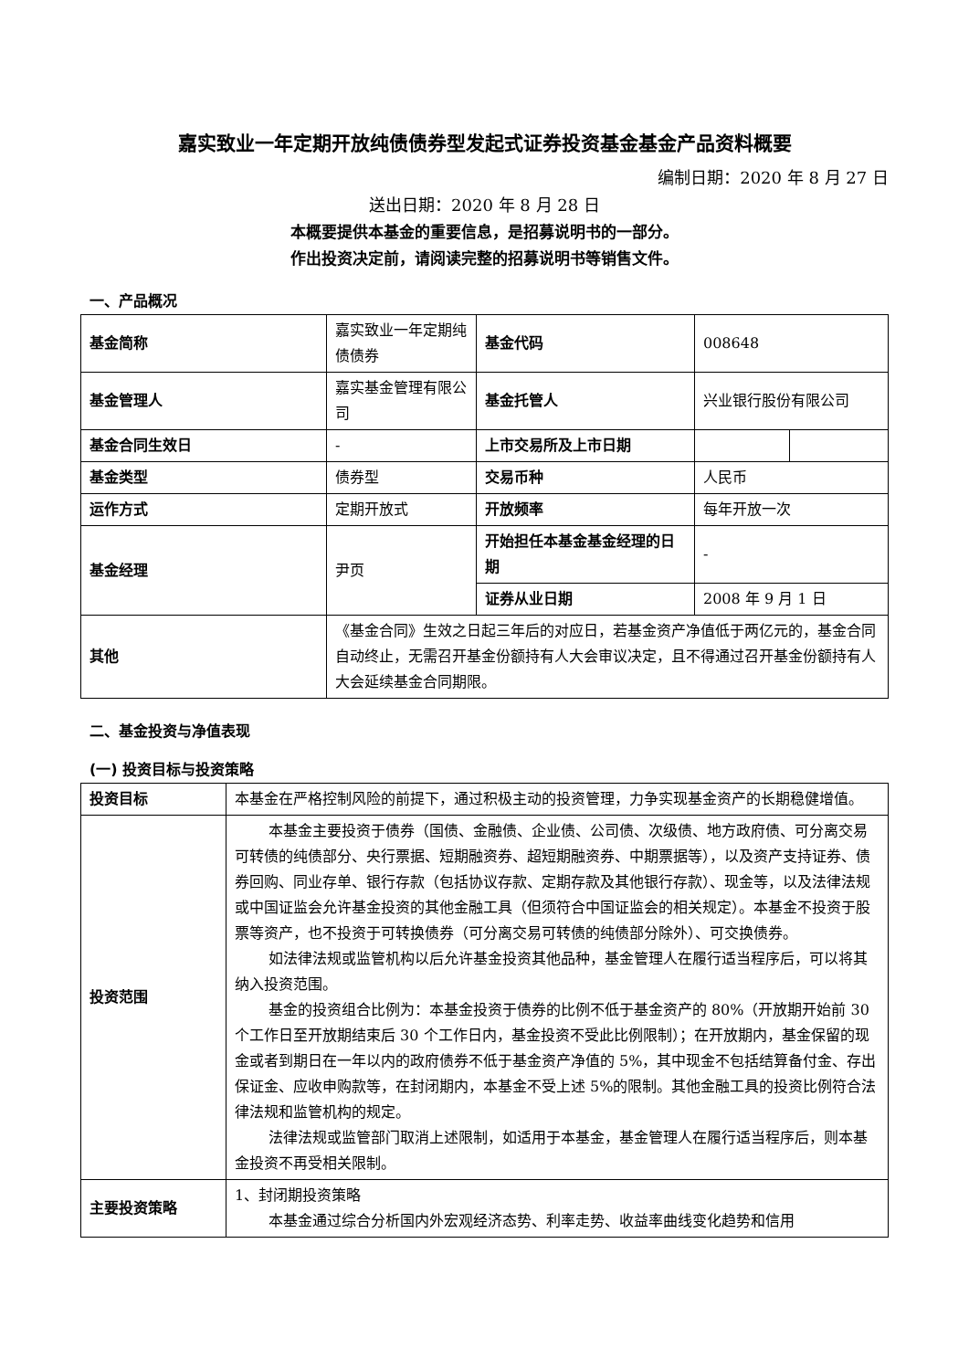嘉实致业一年定期开放纯债债券型发起式证券投资基金基金产品资料概要
编制日期：2020 年 8 月 27 日
送出日期：2020 年 8 月 28 日
本概要提供本基金的重要信息，是招募说明书的一部分。
作出投资决定前，请阅读完整的招募说明书等销售文件。
一、产品概况
| 基金简称 | 嘉实致业一年定期纯债债券 | 基金代码 | 008648 | |
| 基金管理人 | 嘉实基金管理有限公司 | 基金托管人 | 兴业银行股份有限公司 | |
| 基金合同生效日 | - | 上市交易所及上市日期 | | |
| 基金类型 | 债券型 | 交易币种 | 人民币 | |
| 运作方式 | 定期开放式 | 开放频率 | 每年开放一次 | |
| 基金经理 | 尹页 | 开始担任本基金基金经理的日期 | - | |
| | | 证券从业日期 | 2008 年 9 月 1 日 | |
| 其他 | 《基金合同》生效之日起三年后的对应日，若基金资产净值低于两亿元的，基金合同自动终止，无需召开基金份额持有人大会审议决定，且不得通过召开基金份额持有人大会延续基金合同期限。 | | | |
二、基金投资与净值表现
(一) 投资目标与投资策略
| 投资目标 | 本基金在严格控制风险的前提下，通过积极主动的投资管理，力争实现基金资产的长期稳健增值。 |
| 投资范围 | 本基金主要投资于债券（国债、金融债、企业债、公司债、次级债、地方政府债、可分离交易可转债的纯债部分、央行票据、短期融资券、超短期融资券、中期票据等），以及资产支持证券、债券回购、同业存单、银行存款（包括协议存款、定期存款及其他银行存款）、现金等，以及法律法规或中国证监会允许基金投资的其他金融工具（但须符合中国证监会的相关规定）。本基金不投资于股票等资产，也不投资于可转换债券（可分离交易可转债的纯债部分除外）、可交换债券。 如法律法规或监管机构以后允许基金投资其他品种，基金管理人在履行适当程序后，可以将其纳入投资范围。 基金的投资组合比例为：本基金投资于债券的比例不低于基金资产的 80%（开放期开始前 30 个工作日至开放期结束后 30 个工作日内，基金投资不受此比例限制）；在开放期内，基金保留的现金或者到期日在一年以内的政府债券不低于基金资产净值的 5%，其中现金不包括结算备付金、存出保证金、应收申购款等，在封闭期内，本基金不受上述 5%的限制。其他金融工具的投资比例符合法律法规和监管机构的规定。 法律法规或监管部门取消上述限制，如适用于本基金，基金管理人在履行适当程序后，则本基金投资不再受相关限制。 |
| 主要投资策略 | 1、封闭期投资策略 本基金通过综合分析国内外宏观经济态势、利率走势、收益率曲线变化趋势和信用 |